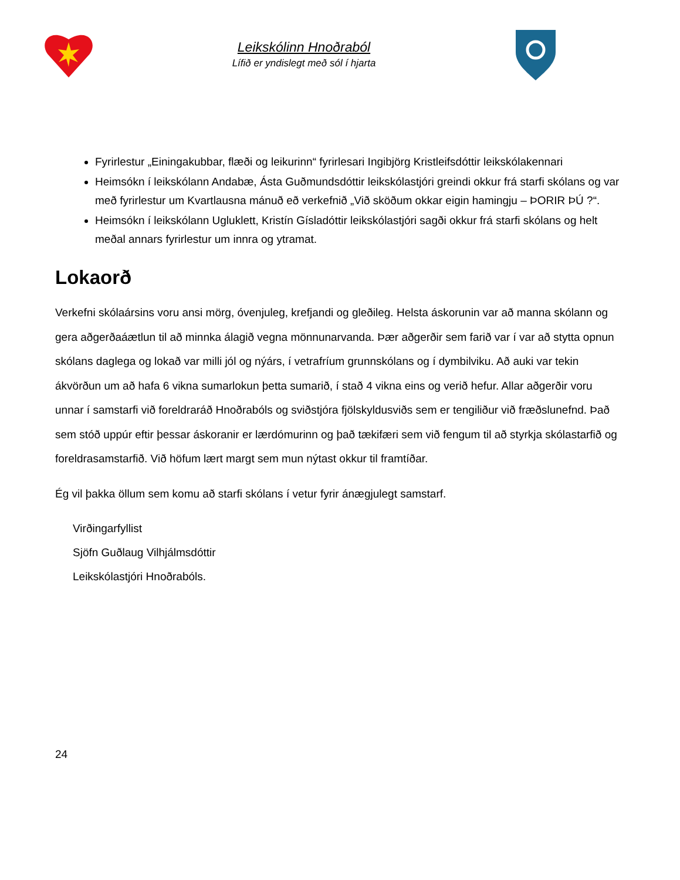Leikskólinn Hnoðraból
Lífið er yndislegt með sól í hjarta
Fyrirlestur „Einingakubbar, flæði og leikurinn“ fyrirlesari Ingibjörg Kristleifsdóttir leikskólakennari
Heimsókn í leikskólann Andabæ, Ásta Guðmundsdóttir leikskólastjóri greindi okkur frá starfi skólans og var með fyrirlestur um Kvartlausna mánuð eð verkefnið „Við sköðum okkar eigin hamingju – ÞORIR ÞÚ ?“.
Heimsókn í leikskólann Ugluklett, Kristín Gísladóttir leikskólastjóri sagði okkur frá starfi skólans og helt meðal annars fyrirlestur um innra og ytramat.
Lokaorð
Verkefni skólaársins voru ansi mörg, óvenjuleg, krefjandi og gleðileg. Helsta áskorunin var að manna skólann og gera aðgerðaáætlun til að minnka álagið vegna mönnunarvanda. Þær aðgerðir sem farið var í var að stytta opnun skólans daglega og lokað var milli jól og nýárs, í vetrafríum grunnskólans og í dymbilviku. Að auki var tekin ákvörðun um að hafa 6 vikna sumarlokun þetta sumarið, í stað 4 vikna eins og verið hefur. Allar aðgerðir voru unnar í samstarfi við foreldraráð Hnoðrabóls og sviðstjóra fjölskyldusviðs sem er tengiliður við fræðslunefnd. Það sem stóð uppúr eftir þessar áskoranir er lærdómurinn og það tækifæri sem við fengum til að styrkja skólastarfið og foreldrasamstarfið. Við höfum lært margt sem mun nýtast okkur til framtíðar.
Ég vil þakka öllum sem komu að starfi skólans í vetur fyrir ánægjulegt samstarf.
Virðingarfyllist
Sjöfn Guðlaug Vilhjálmsdóttir
Leikskólastjóri Hnoðrabóls.
24